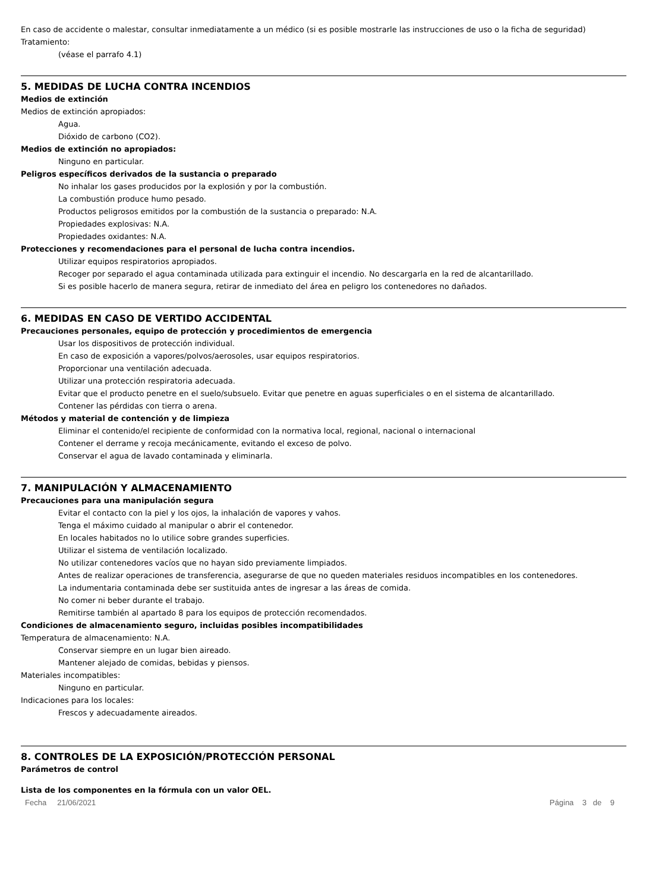En caso de accidente o malestar, consultar inmediatamente a un médico (si es posible mostrarle las instrucciones de uso o la ficha de seguridad)
Tratamiento:
(véase el parrafo 4.1)
5. MEDIDAS DE LUCHA CONTRA INCENDIOS
Medios de extinción
Medios de extinción apropiados:
Agua.
Dióxido de carbono (CO2).
Medios de extinción no apropiados:
Ninguno en particular.
Peligros específicos derivados de la sustancia o preparado
No inhalar los gases producidos por la explosión y por la combustión.
La combustión produce humo pesado.
Productos peligrosos emitidos por la combustión de la sustancia o preparado: N.A.
Propiedades explosivas: N.A.
Propiedades oxidantes: N.A.
Protecciones y recomendaciones para el personal de lucha contra incendios.
Utilizar equipos respiratorios apropiados.
Recoger por separado el agua contaminada utilizada para extinguir el incendio. No descargarla en la red de alcantarillado.
Si es posible hacerlo de manera segura, retirar de inmediato del área en peligro los contenedores no dañados.
6. MEDIDAS EN CASO DE VERTIDO ACCIDENTAL
Precauciones personales, equipo de protección y procedimientos de emergencia
Usar los dispositivos de protección individual.
En caso de exposición a vapores/polvos/aerosoles, usar equipos respiratorios.
Proporcionar una ventilación adecuada.
Utilizar una protección respiratoria adecuada.
Evitar que el producto penetre en el suelo/subsuelo. Evitar que penetre en aguas superficiales o en el sistema de alcantarillado.
Contener las pérdidas con tierra o arena.
Métodos y material de contención y de limpieza
Eliminar el contenido/el recipiente de conformidad con la normativa local, regional, nacional o internacional
Contener el derrame y recoja mecánicamente, evitando el exceso de polvo.
Conservar el agua de lavado contaminada y eliminarla.
7. MANIPULACIÓN Y ALMACENAMIENTO
Precauciones para una manipulación segura
Evitar el contacto con la piel y los ojos, la inhalación de vapores y vahos.
Tenga el máximo cuidado al manipular o abrir el contenedor.
En locales habitados no lo utilice sobre grandes superficies.
Utilizar el sistema de ventilación localizado.
No utilizar contenedores vacíos que no hayan sido previamente limpiados.
Antes de realizar operaciones de transferencia, asegurarse de que no queden materiales residuos incompatibles en los contenedores.
La indumentaria contaminada debe ser sustituida antes de ingresar a las áreas de comida.
No comer ni beber durante el trabajo.
Remitirse también al apartado 8 para los equipos de protección recomendados.
Condiciones de almacenamiento seguro, incluidas posibles incompatibilidades
Temperatura de almacenamiento: N.A.
Conservar siempre en un lugar bien aireado.
Mantener alejado de comidas, bebidas y piensos.
Materiales incompatibles:
Ninguno en particular.
Indicaciones para los locales:
Frescos y adecuadamente aireados.
8. CONTROLES DE LA EXPOSICIÓN/PROTECCIÓN PERSONAL
Parámetros de control
Lista de los componentes en la fórmula con un valor OEL.
Fecha 21/06/2021 Página 3 de 9